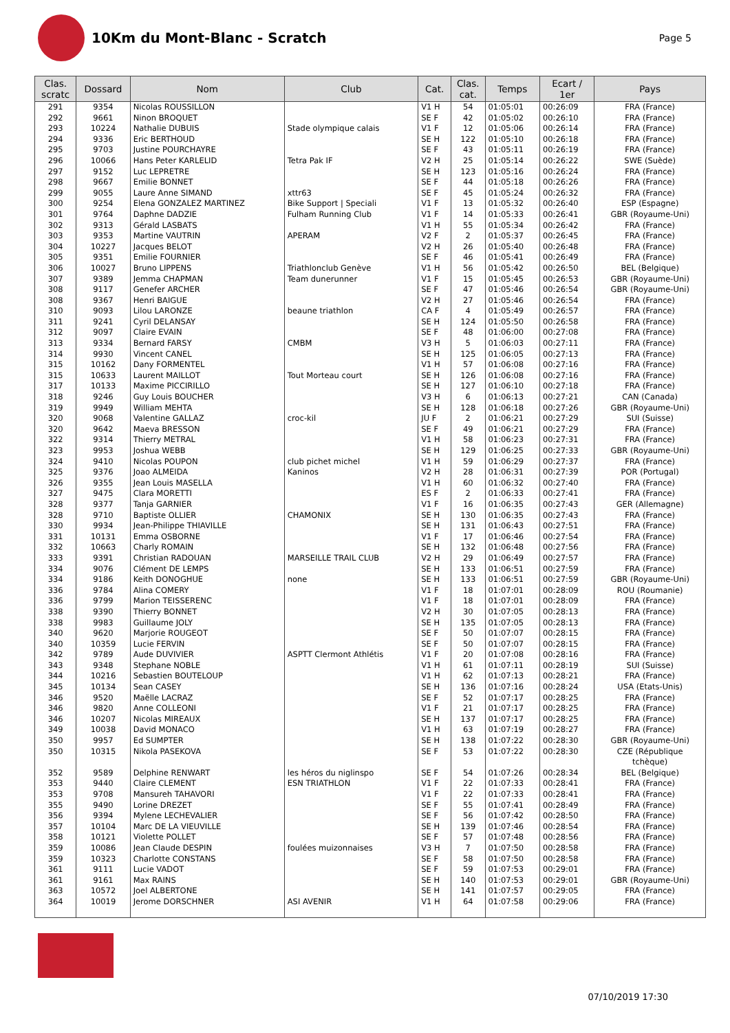10Km du Mont-Blanc - Scratch
Page 5
| Clas. scratc | Dossard | Nom | Club | Cat. | Clas. cat. | Temps | Ecart / 1er | Pays |
| --- | --- | --- | --- | --- | --- | --- | --- | --- |
| 291 | 9354 | Nicolas ROUSSILLON | | V1 H | 54 | 01:05:01 | 00:26:09 | FRA (France) |
| 292 | 9661 | Ninon BROQUET | | SE F | 42 | 01:05:02 | 00:26:10 | FRA (France) |
| 293 | 10224 | Nathalie DUBUIS | Stade olympique calais | V1 F | 12 | 01:05:06 | 00:26:14 | FRA (France) |
| 294 | 9336 | Eric BERTHOUD | | SE H | 122 | 01:05:10 | 00:26:18 | FRA (France) |
| 295 | 9703 | Justine POURCHAYRE | | SE F | 43 | 01:05:11 | 00:26:19 | FRA (France) |
| 296 | 10066 | Hans Peter KARLELID | Tetra Pak IF | V2 H | 25 | 01:05:14 | 00:26:22 | SWE (Suède) |
| 297 | 9152 | Luc LEPRETRE | | SE H | 123 | 01:05:16 | 00:26:24 | FRA (France) |
| 298 | 9667 | Emilie BONNET | | SE F | 44 | 01:05:18 | 00:26:26 | FRA (France) |
| 299 | 9055 | Laure Anne SIMAND | xttr63 | SE F | 45 | 01:05:24 | 00:26:32 | FRA (France) |
| 300 | 9254 | Elena GONZALEZ MARTINEZ | Bike Support / Speciali | V1 F | 13 | 01:05:32 | 00:26:40 | ESP (Espagne) |
| 301 | 9764 | Daphne DADZIE | Fulham Running Club | V1 F | 14 | 01:05:33 | 00:26:41 | GBR (Royaume-Uni) |
| 302 | 9313 | Gérald LASBATS | | V1 H | 55 | 01:05:34 | 00:26:42 | FRA (France) |
| 303 | 9353 | Martine VAUTRIN | APERAM | V2 F | 2 | 01:05:37 | 00:26:45 | FRA (France) |
| 304 | 10227 | Jacques BELOT | | V2 H | 26 | 01:05:40 | 00:26:48 | FRA (France) |
| 305 | 9351 | Emilie FOURNIER | | SE F | 46 | 01:05:41 | 00:26:49 | FRA (France) |
| 306 | 10027 | Bruno LIPPENS | Triathlonclub Genève | V1 H | 56 | 01:05:42 | 00:26:50 | BEL (Belgique) |
| 307 | 9389 | Jemma CHAPMAN | Team dunerunner | V1 F | 15 | 01:05:45 | 00:26:53 | GBR (Royaume-Uni) |
| 308 | 9117 | Genefer ARCHER | | SE F | 47 | 01:05:46 | 00:26:54 | GBR (Royaume-Uni) |
| 308 | 9367 | Henri BAIGUE | | V2 H | 27 | 01:05:46 | 00:26:54 | FRA (France) |
| 310 | 9093 | Lilou LARONZE | beaune triathlon | CA F | 4 | 01:05:49 | 00:26:57 | FRA (France) |
| 311 | 9241 | Cyril DELANSAY | | SE H | 124 | 01:05:50 | 00:26:58 | FRA (France) |
| 312 | 9097 | Claire EVAIN | | SE F | 48 | 01:06:00 | 00:27:08 | FRA (France) |
| 313 | 9334 | Bernard FARSY | CMBM | V3 H | 5 | 01:06:03 | 00:27:11 | FRA (France) |
| 314 | 9930 | Vincent CANEL | | SE H | 125 | 01:06:05 | 00:27:13 | FRA (France) |
| 315 | 10162 | Dany FORMENTEL | | V1 H | 57 | 01:06:08 | 00:27:16 | FRA (France) |
| 315 | 10633 | Laurent MAILLOT | Tout Morteau court | SE H | 126 | 01:06:08 | 00:27:16 | FRA (France) |
| 317 | 10133 | Maxime PICCIRILLO | | SE H | 127 | 01:06:10 | 00:27:18 | FRA (France) |
| 318 | 9246 | Guy Louis BOUCHER | | V3 H | 6 | 01:06:13 | 00:27:21 | CAN (Canada) |
| 319 | 9949 | William MEHTA | | SE H | 128 | 01:06:18 | 00:27:26 | GBR (Royaume-Uni) |
| 320 | 9068 | Valentine GALLAZ | croc-kil | JU F | 2 | 01:06:21 | 00:27:29 | SUI (Suisse) |
| 320 | 9642 | Maeva BRESSON | | SE F | 49 | 01:06:21 | 00:27:29 | FRA (France) |
| 322 | 9314 | Thierry METRAL | | V1 H | 58 | 01:06:23 | 00:27:31 | FRA (France) |
| 323 | 9953 | Joshua WEBB | | SE H | 129 | 01:06:25 | 00:27:33 | GBR (Royaume-Uni) |
| 324 | 9410 | Nicolas POUPON | club pichet michel | V1 H | 59 | 01:06:29 | 00:27:37 | FRA (France) |
| 325 | 9376 | Joao ALMEIDA | Kaninos | V2 H | 28 | 01:06:31 | 00:27:39 | POR (Portugal) |
| 326 | 9355 | Jean Louis MASELLA | | V1 H | 60 | 01:06:32 | 00:27:40 | FRA (France) |
| 327 | 9475 | Clara MORETTI | | ES F | 2 | 01:06:33 | 00:27:41 | FRA (France) |
| 328 | 9377 | Tanja GARNIER | | V1 F | 16 | 01:06:35 | 00:27:43 | GER (Allemagne) |
| 328 | 9710 | Baptiste OLLIER | CHAMONIX | SE H | 130 | 01:06:35 | 00:27:43 | FRA (France) |
| 330 | 9934 | Jean-Philippe THIAVILLE | | SE H | 131 | 01:06:43 | 00:27:51 | FRA (France) |
| 331 | 10131 | Emma OSBORNE | | V1 F | 17 | 01:06:46 | 00:27:54 | FRA (France) |
| 332 | 10663 | Charly ROMAIN | | SE H | 132 | 01:06:48 | 00:27:56 | FRA (France) |
| 333 | 9391 | Christian RADOUAN | MARSEILLE TRAIL CLUB | V2 H | 29 | 01:06:49 | 00:27:57 | FRA (France) |
| 334 | 9076 | Clément DE LEMPS | | SE H | 133 | 01:06:51 | 00:27:59 | FRA (France) |
| 334 | 9186 | Keith DONOGHUE | none | SE H | 133 | 01:06:51 | 00:27:59 | GBR (Royaume-Uni) |
| 336 | 9784 | Alina COMERY | | V1 F | 18 | 01:07:01 | 00:28:09 | ROU (Roumanie) |
| 336 | 9799 | Marion TEISSERENC | | V1 F | 18 | 01:07:01 | 00:28:09 | FRA (France) |
| 338 | 9390 | Thierry BONNET | | V2 H | 30 | 01:07:05 | 00:28:13 | FRA (France) |
| 338 | 9983 | Guillaume JOLY | | SE H | 135 | 01:07:05 | 00:28:13 | FRA (France) |
| 340 | 9620 | Marjorie ROUGEOT | | SE F | 50 | 01:07:07 | 00:28:15 | FRA (France) |
| 340 | 10359 | Lucie FERVIN | | SE F | 50 | 01:07:07 | 00:28:15 | FRA (France) |
| 342 | 9789 | Aude DUVIVIER | ASPTT Clermont Athlétis | V1 F | 20 | 01:07:08 | 00:28:16 | FRA (France) |
| 343 | 9348 | Stephane NOBLE | | V1 H | 61 | 01:07:11 | 00:28:19 | SUI (Suisse) |
| 344 | 10216 | Sebastien BOUTELOUP | | V1 H | 62 | 01:07:13 | 00:28:21 | FRA (France) |
| 345 | 10134 | Sean CASEY | | SE H | 136 | 01:07:16 | 00:28:24 | USA (Etats-Unis) |
| 346 | 9520 | Maëlle LACRAZ | | SE F | 52 | 01:07:17 | 00:28:25 | FRA (France) |
| 346 | 9820 | Anne COLLEONI | | V1 F | 21 | 01:07:17 | 00:28:25 | FRA (France) |
| 346 | 10207 | Nicolas MIREAUX | | SE H | 137 | 01:07:17 | 00:28:25 | FRA (France) |
| 349 | 10038 | David MONACO | | V1 H | 63 | 01:07:19 | 00:28:27 | FRA (France) |
| 350 | 9957 | Ed SUMPTER | | SE H | 138 | 01:07:22 | 00:28:30 | GBR (Royaume-Uni) |
| 350 | 10315 | Nikola PASEKOVA | | SE F | 53 | 01:07:22 | 00:28:30 | CZE (République tchèque) |
| 352 | 9589 | Delphine RENWART | les héros du niglinspo | SE F | 54 | 01:07:26 | 00:28:34 | BEL (Belgique) |
| 353 | 9440 | Claire CLEMENT | ESN TRIATHLON | V1 F | 22 | 01:07:33 | 00:28:41 | FRA (France) |
| 353 | 9708 | Mansureh TAHAVORI | | V1 F | 22 | 01:07:33 | 00:28:41 | FRA (France) |
| 355 | 9490 | Lorine DREZET | | SE F | 55 | 01:07:41 | 00:28:49 | FRA (France) |
| 356 | 9394 | Mylene LECHEVALIER | | SE F | 56 | 01:07:42 | 00:28:50 | FRA (France) |
| 357 | 10104 | Marc DE LA VIEUVILLE | | SE H | 139 | 01:07:46 | 00:28:54 | FRA (France) |
| 358 | 10121 | Violette POLLET | | SE F | 57 | 01:07:48 | 00:28:56 | FRA (France) |
| 359 | 10086 | Jean Claude DESPIN | foulées muizonnaises | V3 H | 7 | 01:07:50 | 00:28:58 | FRA (France) |
| 359 | 10323 | Charlotte CONSTANS | | SE F | 58 | 01:07:50 | 00:28:58 | FRA (France) |
| 361 | 9111 | Lucie VADOT | | SE F | 59 | 01:07:53 | 00:29:01 | FRA (France) |
| 361 | 9161 | Max RAINS | | SE H | 140 | 01:07:53 | 00:29:01 | GBR (Royaume-Uni) |
| 363 | 10572 | Joel ALBERTONE | | SE H | 141 | 01:07:57 | 00:29:05 | FRA (France) |
| 364 | 10019 | Jerome DORSCHNER | ASI AVENIR | V1 H | 64 | 01:07:58 | 00:29:06 | FRA (France) |
07/10/2019 17:30